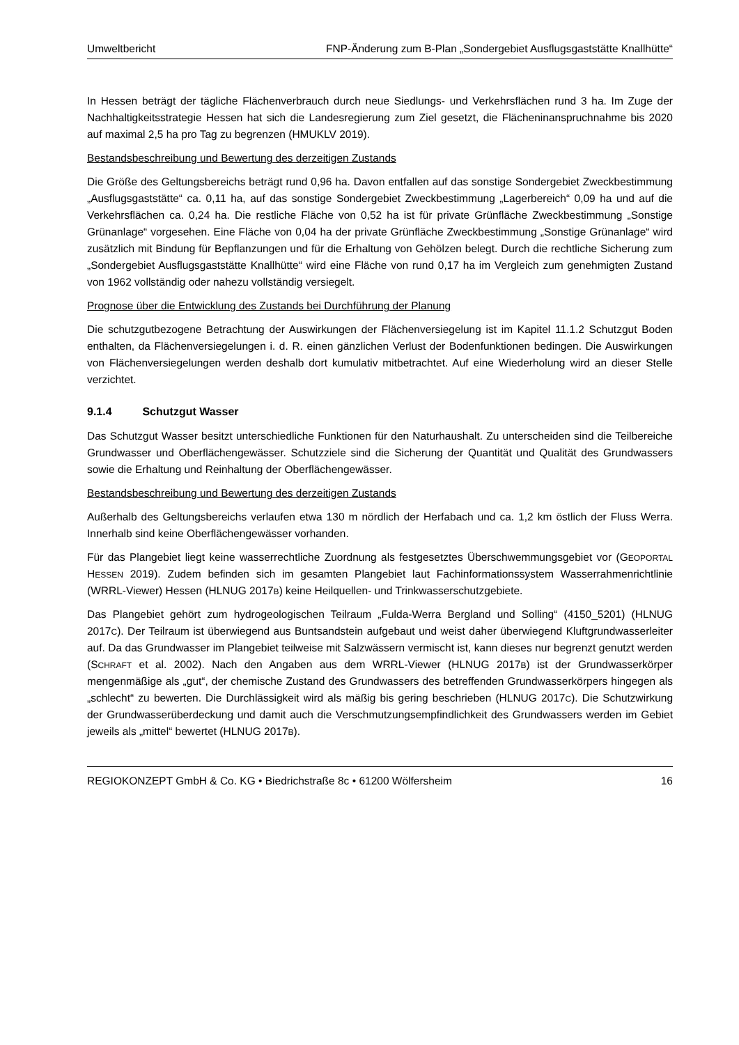Umweltbericht FNP-Änderung zum B-Plan „Sondergebiet Ausflugsgaststätte Knallhütte“
In Hessen beträgt der tägliche Flächenverbrauch durch neue Siedlungs- und Verkehrsflächen rund 3 ha. Im Zuge der Nachhaltigkeitsstrategie Hessen hat sich die Landesregierung zum Ziel gesetzt, die Flächeninanspruchnahme bis 2020 auf maximal 2,5 ha pro Tag zu begrenzen (HMUKLV 2019).
Bestandsbeschreibung und Bewertung des derzeitigen Zustands
Die Größe des Geltungsbereichs beträgt rund 0,96 ha. Davon entfallen auf das sonstige Sondergebiet Zweckbestimmung „Ausflugsgaststätte“ ca. 0,11 ha, auf das sonstige Sondergebiet Zweckbestimmung „Lagerbereich“ 0,09 ha und auf die Verkehrsflächen ca. 0,24 ha. Die restliche Fläche von 0,52 ha ist für private Grünfläche Zweckbestimmung „Sonstige Grünanlage“ vorgesehen. Eine Fläche von 0,04 ha der private Grünfläche Zweckbestimmung „Sonstige Grünanlage“ wird zusätzlich mit Bindung für Bepflanzungen und für die Erhaltung von Gehölzen belegt. Durch die rechtliche Sicherung zum „Sondergebiet Ausflugsgaststätte Knallhütte“ wird eine Fläche von rund 0,17 ha im Vergleich zum genehmigten Zustand von 1962 vollständig oder nahezu vollständig versiegelt.
Prognose über die Entwicklung des Zustands bei Durchführung der Planung
Die schutzgutbezogene Betrachtung der Auswirkungen der Flächenversiegelung ist im Kapitel 11.1.2 Schutzgut Boden enthalten, da Flächenversiegelungen i. d. R. einen gänzlichen Verlust der Bodenfunktionen bedingen. Die Auswirkungen von Flächenversiegelungen werden deshalb dort kumulativ mitbetrachtet. Auf eine Wiederholung wird an dieser Stelle verzichtet.
9.1.4 Schutzgut Wasser
Das Schutzgut Wasser besitzt unterschiedliche Funktionen für den Naturhaushalt. Zu unterscheiden sind die Teilbereiche Grundwasser und Oberflächengewässer. Schutzziele sind die Sicherung der Quantität und Qualität des Grundwassers sowie die Erhaltung und Reinhaltung der Oberflächengewässer.
Bestandsbeschreibung und Bewertung des derzeitigen Zustands
Außerhalb des Geltungsbereichs verlaufen etwa 130 m nördlich der Herfabach und ca. 1,2 km östlich der Fluss Werra. Innerhalb sind keine Oberflächengewässer vorhanden.
Für das Plangebiet liegt keine wasserrechtliche Zuordnung als festgesetztes Überschwemmungsgebiet vor (GEOPORTAL HESSEN 2019). Zudem befinden sich im gesamten Plangebiet laut Fachinformationssystem Wasserrahmenrichtlinie (WRRL-Viewer) Hessen (HLNUG 2017B) keine Heilquellen- und Trinkwasserschutzgebiete.
Das Plangebiet gehört zum hydrogeologischen Teilraum „Fulda-Werra Bergland und Solling“ (4150_5201) (HLNUG 2017C). Der Teilraum ist überwiegend aus Buntsandstein aufgebaut und weist daher überwiegend Kluftgrundwasserleiter auf. Da das Grundwasser im Plangebiet teilweise mit Salzwässern vermischt ist, kann dieses nur begrenzt genutzt werden (SCHRAFT et al. 2002). Nach den Angaben aus dem WRRL-Viewer (HLNUG 2017B) ist der Grundwasserkörper mengenmäßige als „gut“, der chemische Zustand des Grundwassers des betreffenden Grundwasserkörpers hingegen als „schlecht“ zu bewerten. Die Durchlässigkeit wird als mäßig bis gering beschrieben (HLNUG 2017C). Die Schutzwirkung der Grundwasserüberdeckung und damit auch die Verschmutzungsempfindlichkeit des Grundwassers werden im Gebiet jeweils als „mittel“ bewertet (HLNUG 2017B).
REGIOKONZEPT GmbH & Co. KG • Biedrichstraße 8c • 61200 Wölfersheim 16